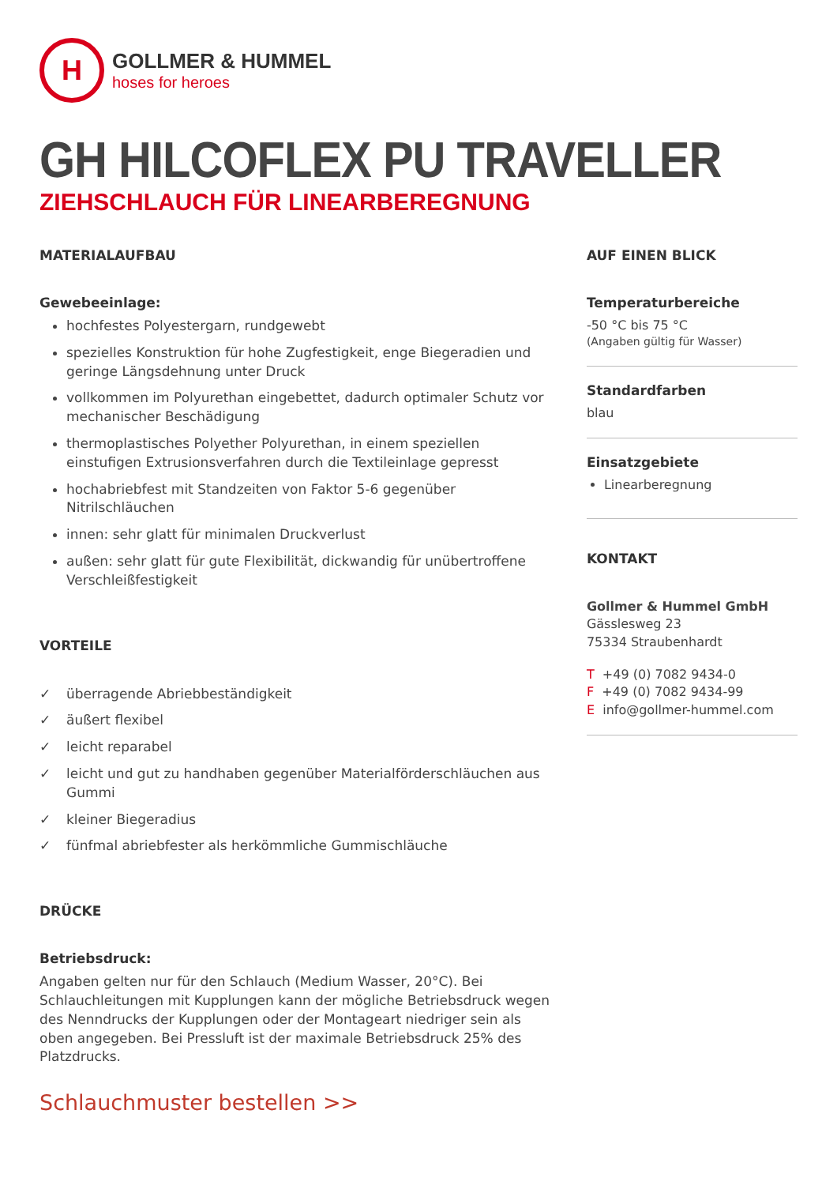H
GOLLMER & HUMMEL
hoses for heroes
GH HILCOFLEX PU TRAVELLER
ZIEHSCHLAUCH FÜR LINEARBEREGNUNG
MATERIALAUFBAU
Gewebeeinlage:
hochfestes Polyestergarn, rundgewebt
spezielles Konstruktion für hohe Zugfestigkeit, enge Biegeradien und geringe Längsdehnung unter Druck
vollkommen im Polyurethan eingebettet, dadurch optimaler Schutz vor mechanischer Beschädigung
thermoplastisches Polyether Polyurethan, in einem speziellen einstufigen Extrusionsverfahren durch die Textileinlage gepresst
hochabriebfest mit Standzeiten von Faktor 5-6 gegenüber Nitrilschläuchen
innen: sehr glatt für minimalen Druckverlust
außen: sehr glatt für gute Flexibilität, dickwandig für unübertroffene Verschleißfestigkeit
VORTEILE
✓ überragende Abriebbeständigkeit
✓ äußert flexibel
✓ leicht reparabel
✓ leicht und gut zu handhaben gegenüber Materialförderschläuchen aus Gummi
✓ kleiner Biegeradius
✓ fünfmal abriebfester als herkömmliche Gummischläuche
DRÜCKE
Betriebsdruck:
Angaben gelten nur für den Schlauch (Medium Wasser, 20°C). Bei Schlauchleitungen mit Kupplungen kann der mögliche Betriebsdruck wegen des Nenndrucks der Kupplungen oder der Montageart niedriger sein als oben angegeben. Bei Pressluft ist der maximale Betriebsdruck 25% des Platzdrucks.
Schlauchmuster bestellen >>
AUF EINEN BLICK
Temperaturbereiche
-50 °C bis 75 °C
(Angaben gültig für Wasser)
Standardfarben
blau
Einsatzgebiete
Linearberegnung
KONTAKT
Gollmer & Hummel GmbH
Gässlesweg 23
75334 Straubenhardt
T +49 (0) 7082 9434-0
F +49 (0) 7082 9434-99
E info@gollmer-hummel.com